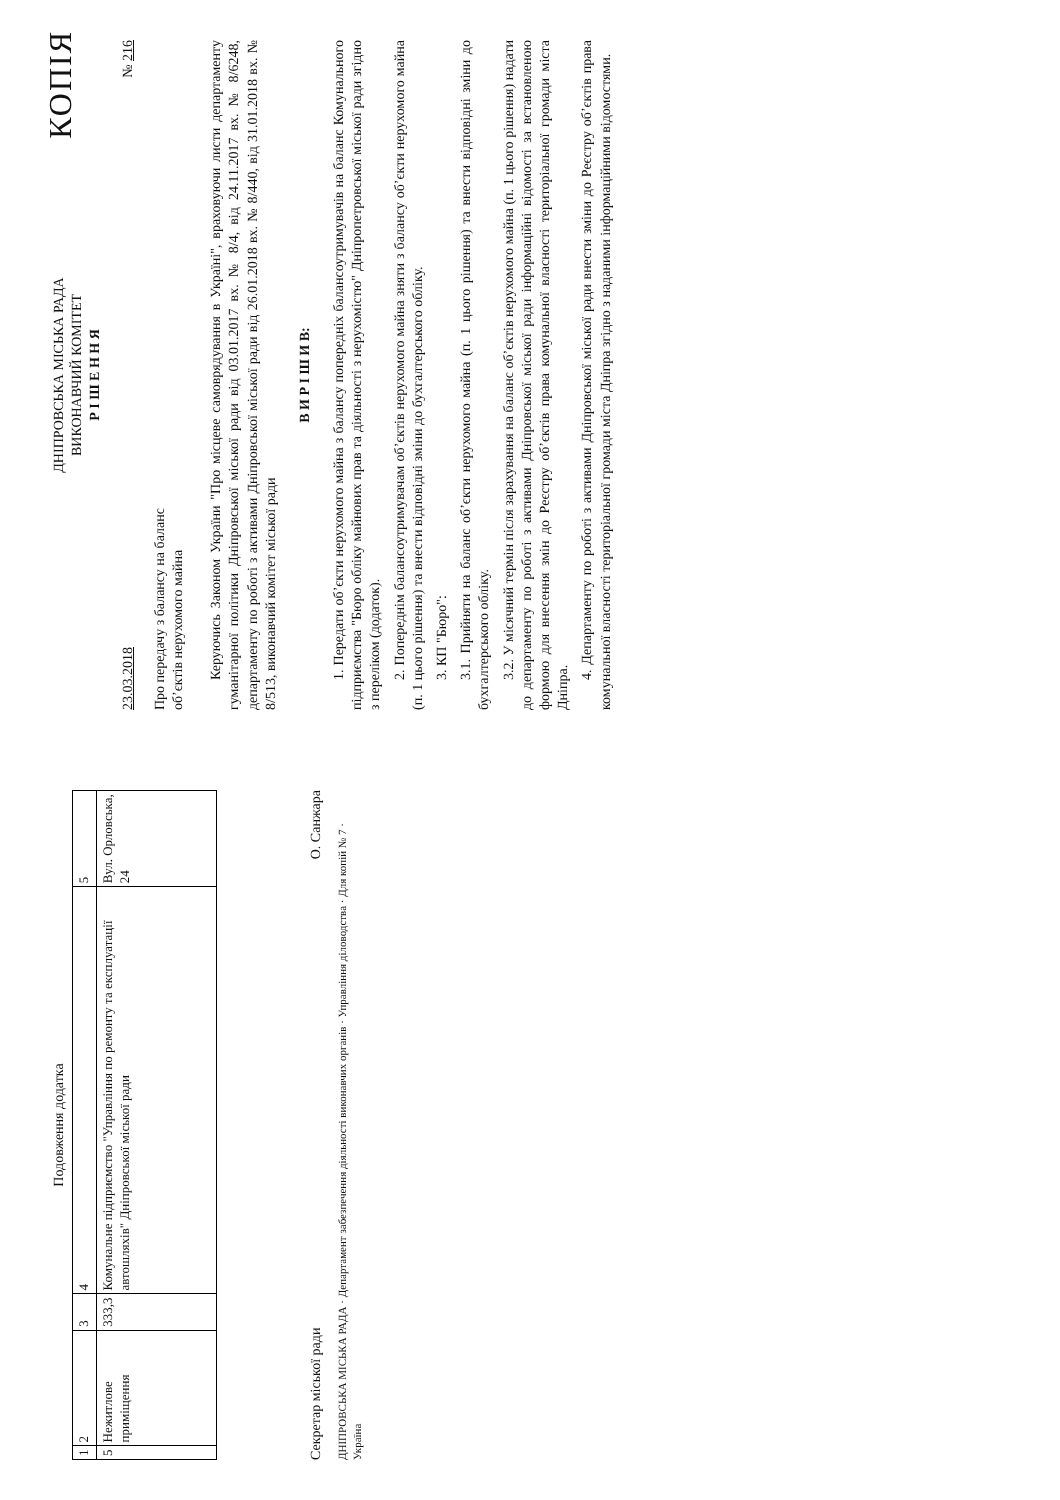Подовження додатка
| 1 | 2 | 3 | 4 | 5 |
| 5 | Нежитлове приміщення | 333,3 | Комунальне підприємство "Управління по ремонту та експлуатації автошляхів" Дніпровської міської ради | Вул. Орловська, 24 |
Секретар міської ради О. Санжара
ДНІПРОВСЬКА МІСЬКА РАДА · Департамент забезпечення діяльності виконавчих органів · Управління діловодства · Для копій № 7 · Україна
КОПІЯ
ДНІПРОВСЬКА МІСЬКА РАДА
ВИКОНАВЧИЙ КОМІТЕТ
Р І Ш Е Н Н Я
23.03.2018 № 216
Про передачу з балансу на баланс
об’єктів нерухомого майна
Керуючись Законом України "Про місцеве самоврядування в Україні", враховуючи листи департаменту гуманітарної політики Дніпровської міської ради від 03.01.2017 вх. № 8/4, від 24.11.2017 вх. № 8/6248, департаменту по роботі з активами Дніпровської міської ради від 26.01.2018 вх. № 8/440, від 31.01.2018 вх. № 8/513, виконавчий комітет міської ради
В И Р І Ш И В:
1. Передати об’єкти нерухомого майна з балансу попередніх балансоутримувачів на баланс Комунального підприємства "Бюро обліку майнових прав та діяльності з нерухомістю" Дніпропетровської міської ради згідно з переліком (додаток).
2. Попереднім балансоутримувачам об’єктів нерухомого майна зняти з балансу об’єкти нерухомого майна (п. 1 цього рішення) та внести відповідні зміни до бухгалтерського обліку.
3. КП "Бюро":
3.1. Прийняти на баланс об’єкти нерухомого майна (п. 1 цього рішення) та внести відповідні зміни до бухгалтерського обліку.
3.2. У місячний термін після зарахування на баланс об’єктів нерухомого майна (п. 1 цього рішення) надати до департаменту по роботі з активами Дніпровської міської ради інформаційні відомості за встановленою формою для внесення змін до Реєстру об’єктів права комунальної власності територіальної громади міста Дніпра.
4. Департаменту по роботі з активами Дніпровської міської ради внести зміни до Реєстру об’єктів права комунальної власності територіальної громади міста Дніпра згідно з наданими інформаційними відомостями.